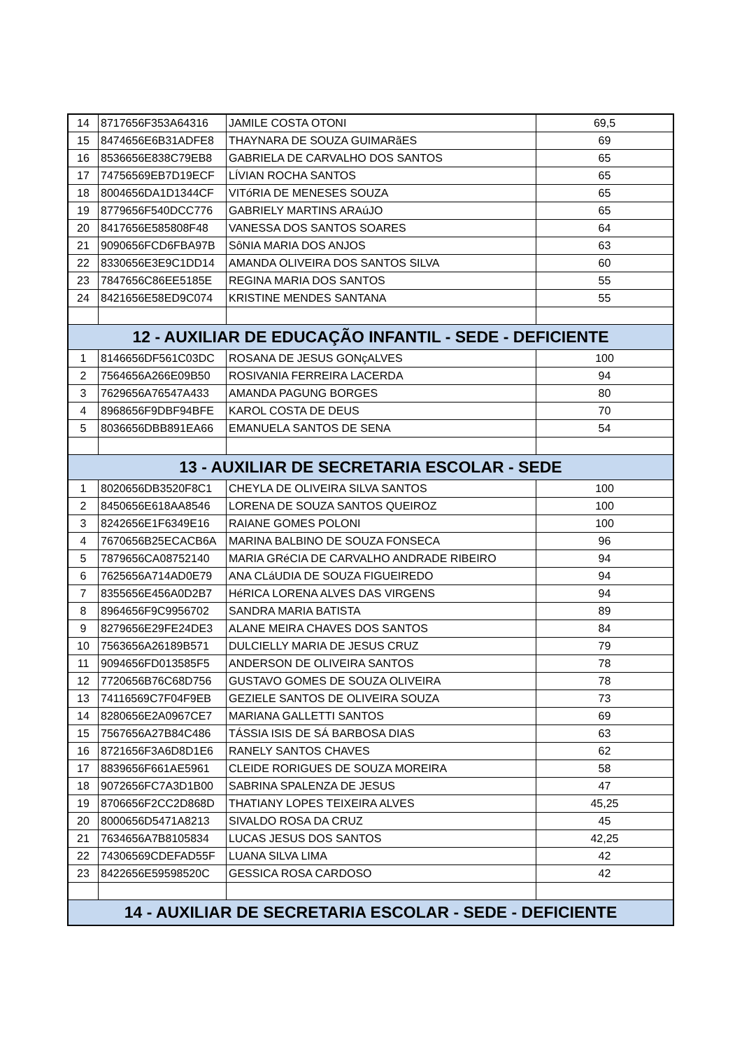| 14 | 8717656F353A64316 | JAMILE COSTA OTONI | 69,5 |
| 15 | 8474656E6B31ADFE8 | THAYNARA DE SOUZA GUIMARãES | 69 |
| 16 | 8536656E838C79EB8 | GABRIELA DE CARVALHO DOS SANTOS | 65 |
| 17 | 74756569EB7D19ECF | LÍVIAN ROCHA SANTOS | 65 |
| 18 | 8004656DA1D1344CF | VITóRIA DE MENESES SOUZA | 65 |
| 19 | 8779656F540DCC776 | GABRIELY MARTINS ARAúJO | 65 |
| 20 | 8417656E585808F48 | VANESSA DOS SANTOS SOARES | 64 |
| 21 | 9090656FCD6FBA97B | SôNIA MARIA DOS ANJOS | 63 |
| 22 | 8330656E3E9C1DD14 | AMANDA OLIVEIRA DOS SANTOS SILVA | 60 |
| 23 | 7847656C86EE5185E | REGINA MARIA DOS SANTOS | 55 |
| 24 | 8421656E58ED9C074 | KRISTINE MENDES SANTANA | 55 |
| 12 - AUXILIAR DE EDUCAÇÃO INFANTIL - SEDE - DEFICIENTE | | | |
| 1 | 8146656DF561C03DC | ROSANA DE JESUS GONçALVES | 100 |
| 2 | 7564656A266E09B50 | ROSIVANIA FERREIRA LACERDA | 94 |
| 3 | 7629656A76547A433 | AMANDA PAGUNG BORGES | 80 |
| 4 | 8968656F9DBF94BFE | KAROL COSTA DE DEUS | 70 |
| 5 | 8036656DBB891EA66 | EMANUELA SANTOS DE SENA | 54 |
| 13 - AUXILIAR DE SECRETARIA ESCOLAR - SEDE | | | |
| 1 | 8020656DB3520F8C1 | CHEYLA DE OLIVEIRA SILVA SANTOS | 100 |
| 2 | 8450656E618AA8546 | LORENA DE SOUZA SANTOS QUEIROZ | 100 |
| 3 | 8242656E1F6349E16 | RAIANE GOMES POLONI | 100 |
| 4 | 7670656B25ECACB6A | MARINA BALBINO DE SOUZA FONSECA | 96 |
| 5 | 7879656CA08752140 | MARIA GRéCIA DE CARVALHO ANDRADE RIBEIRO | 94 |
| 6 | 7625656A714AD0E79 | ANA CLáUDIA DE SOUZA FIGUEIREDO | 94 |
| 7 | 8355656E456A0D2B7 | HéRICA LORENA ALVES DAS VIRGENS | 94 |
| 8 | 8964656F9C9956702 | SANDRA MARIA BATISTA | 89 |
| 9 | 8279656E29FE24DE3 | ALANE MEIRA CHAVES DOS SANTOS | 84 |
| 10 | 7563656A26189B571 | DULCIELLY MARIA DE JESUS CRUZ | 79 |
| 11 | 9094656FD013585F5 | ANDERSON DE OLIVEIRA SANTOS | 78 |
| 12 | 7720656B76C68D756 | GUSTAVO GOMES DE SOUZA OLIVEIRA | 78 |
| 13 | 74116569C7F04F9EB | GEZIELE SANTOS DE OLIVEIRA SOUZA | 73 |
| 14 | 8280656E2A0967CE7 | MARIANA GALLETTI SANTOS | 69 |
| 15 | 7567656A27B84C486 | TÁSSIA ISIS DE SÁ BARBOSA DIAS | 63 |
| 16 | 8721656F3A6D8D1E6 | RANELY SANTOS CHAVES | 62 |
| 17 | 8839656F661AE5961 | CLEIDE RORIGUES DE SOUZA MOREIRA | 58 |
| 18 | 9072656FC7A3D1B00 | SABRINA SPALENZA DE JESUS | 47 |
| 19 | 8706656F2CC2D868D | THATIANY LOPES TEIXEIRA ALVES | 45,25 |
| 20 | 8000656D5471A8213 | SIVALDO ROSA DA CRUZ | 45 |
| 21 | 7634656A7B8105834 | LUCAS JESUS DOS SANTOS | 42,25 |
| 22 | 74306569CDEFAD55F | LUANA SILVA LIMA | 42 |
| 23 | 8422656E59598520C | GESSICA ROSA CARDOSO | 42 |
| 14 - AUXILIAR DE SECRETARIA ESCOLAR - SEDE - DEFICIENTE | | | |